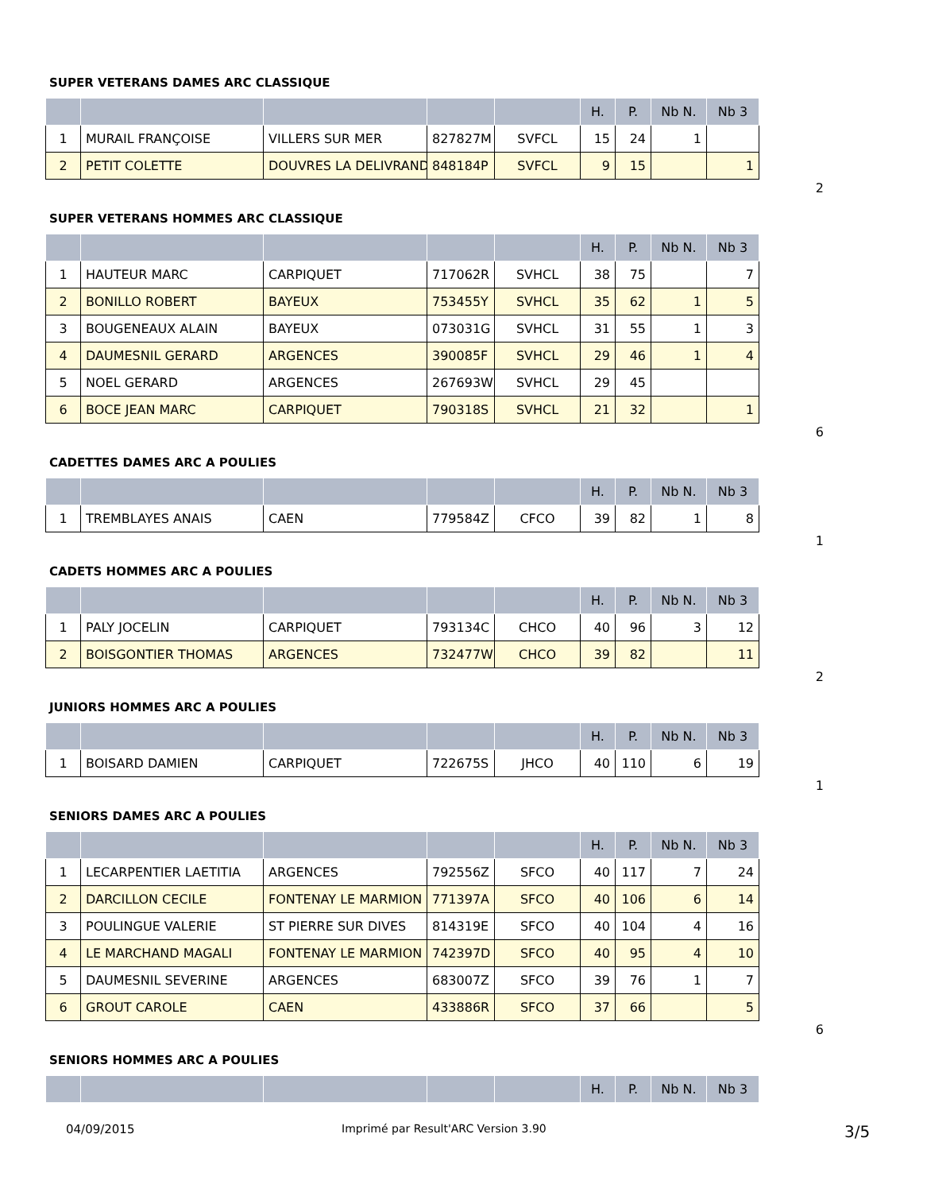SUPER VETERANS DAMES ARC CLASSIQUE
| | | | | | H. | P. | Nb N. | Nb 3 |
| --- | --- | --- | --- | --- | --- | --- | --- | --- |
| 1 | MURAIL FRANÇOISE | VILLERS SUR MER | 827827M | SVFCL | 15 | 24 | 1 | |
| 2 | PETIT COLETTE | DOUVRES LA DELIVRAND | 848184P | SVFCL | 9 | 15 | | 1 |
2
SUPER VETERANS HOMMES ARC CLASSIQUE
| | | | | | H. | P. | Nb N. | Nb 3 |
| --- | --- | --- | --- | --- | --- | --- | --- | --- |
| 1 | HAUTEUR MARC | CARPIQUET | 717062R | SVHCL | 38 | 75 | | 7 |
| 2 | BONILLO ROBERT | BAYEUX | 753455Y | SVHCL | 35 | 62 | 1 | 5 |
| 3 | BOUGENEAUX ALAIN | BAYEUX | 073031G | SVHCL | 31 | 55 | 1 | 3 |
| 4 | DAUMESNIL GERARD | ARGENCES | 390085F | SVHCL | 29 | 46 | 1 | 4 |
| 5 | NOEL GERARD | ARGENCES | 267693W | SVHCL | 29 | 45 | | |
| 6 | BOCE JEAN MARC | CARPIQUET | 790318S | SVHCL | 21 | 32 | | 1 |
6
CADETTES DAMES ARC A POULIES
| | | | | | H. | P. | Nb N. | Nb 3 |
| --- | --- | --- | --- | --- | --- | --- | --- | --- |
| 1 | TREMBLAYES ANAIS | CAEN | 779584Z | CFCO | 39 | 82 | 1 | 8 |
1
CADETS HOMMES ARC A POULIES
| | | | | | H. | P. | Nb N. | Nb 3 |
| --- | --- | --- | --- | --- | --- | --- | --- | --- |
| 1 | PALY JOCELIN | CARPIQUET | 793134C | CHCO | 40 | 96 | 3 | 12 |
| 2 | BOISGONTIER THOMAS | ARGENCES | 732477W | CHCO | 39 | 82 | | 11 |
2
JUNIORS HOMMES ARC A POULIES
| | | | | | H. | P. | Nb N. | Nb 3 |
| --- | --- | --- | --- | --- | --- | --- | --- | --- |
| 1 | BOISARD DAMIEN | CARPIQUET | 722675S | JHCO | 40 | 110 | 6 | 19 |
1
SENIORS DAMES ARC A POULIES
| | | | | | H. | P. | Nb N. | Nb 3 |
| --- | --- | --- | --- | --- | --- | --- | --- | --- |
| 1 | LECARPENTIER LAETITIA | ARGENCES | 792556Z | SFCO | 40 | 117 | 7 | 24 |
| 2 | DARCILLON CECILE | FONTENAY LE MARMION | 771397A | SFCO | 40 | 106 | 6 | 14 |
| 3 | POULINGUE VALERIE | ST PIERRE SUR DIVES | 814319E | SFCO | 40 | 104 | 4 | 16 |
| 4 | LE MARCHAND MAGALI | FONTENAY LE MARMION | 742397D | SFCO | 40 | 95 | 4 | 10 |
| 5 | DAUMESNIL SEVERINE | ARGENCES | 683007Z | SFCO | 39 | 76 | 1 | 7 |
| 6 | GROUT CAROLE | CAEN | 433886R | SFCO | 37 | 66 | | 5 |
6
SENIORS HOMMES ARC A POULIES
| | | | | | H. | P. | Nb N. | Nb 3 |
| --- | --- | --- | --- | --- | --- | --- | --- | --- |
04/09/2015 Imprimé par Result'ARC Version 3.90 3/5